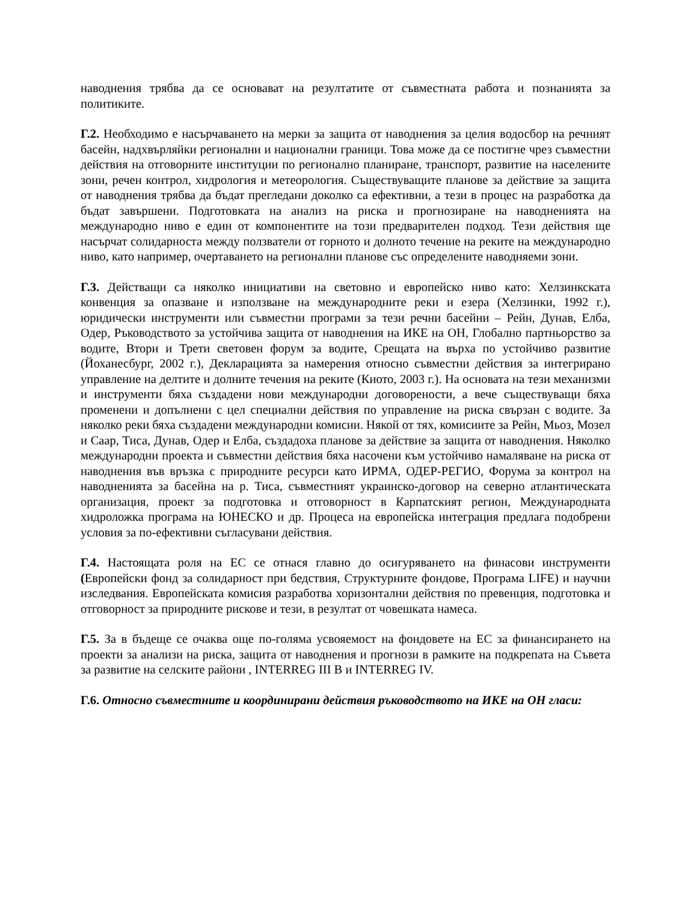наводнения трябва да се основават на резултатите от съвместната работа и познанията за политиките.
Г.2. Необходимо е насърчаването на мерки за защита от наводнения за целия водосбор на речният басейн, надхвърляйки регионални и национални граници. Това може да се постигне чрез съвместни действия на отговорните институции по регионално планиране, транспорт, развитие на населените зони, речен контрол, хидрология и метеорология. Съществуващите планове за действие за защита от наводнения трябва да бъдат прегледани доколко са ефективни, а тези в процес на разработка да бъдат завършени. Подготовката на анализ на риска и прогнозиране на наводненията на международно ниво е един от компонентите на този предварителен подход. Тези действия ще насърчат солидарноста между ползватели от горното и долното течение на реките на международно ниво, като например, очертаването на регионални планове със определените наводняеми зони.
Г.3. Действащи са няколко инициативи на световно и европейско ниво като: Хелзинкската конвенция за опазване и използване на международните реки и езера (Хелзинки, 1992 г.), юридически инструменти или съвместни програми за тези речни басейни – Рейн, Дунав, Елба, Одер, Ръководството за устойчива защита от наводнения на ИКЕ на ОН, Глобално партньорство за водите, Втори и Трети световен форум за водите, Срещата на върха по устойчиво развитие (Йоханесбург, 2002 г.), Декларацията за намерения относно съвместни действия за интегрирано управление на делтите и долните течения на реките (Киото, 2003 г.). На основата на тези механизми и инструменти бяха създадени нови международни договорености, а вече съществуващи бяха променени и допълнени с цел специални действия по управление на риска свързан с водите. За няколко реки бяха създадени международни комисии. Някой от тях, комисиите за Рейн, Мьоз, Мозел и Саар, Тиса, Дунав, Одер и Елба, създадоха планове за действие за защита от наводнения. Няколко международни проекта и съвместни действия бяха насочени към устойчиво намаляване на риска от наводнения във връзка с природните ресурси като ИРМА, ОДЕР-РЕГИО, Форума за контрол на наводненията за басейна на р. Тиса, съвместният украинско-договор на северно атлантическата организация, проект за подготовка и отговорност в Карпатският регион, Международната хидроложка програма на ЮНЕСКО и др. Процеса на европейска интеграция предлага подобрени условия за по-ефективни съгласувани действия.
Г.4. Настоящата роля на ЕС се отнася главно до осигуряването на финасови инструменти (Европейски фонд за солидарност при бедствия, Структурните фондове, Програма LIFE) и научни изследвания. Европейската комисия разработва хоризонтални действия по превенция, подготовка и отговорност за природните рискове и тези, в резултат от човешката намеса.
Г.5. За в бъдеще се очаква още по-голяма усвояемост на фондовете на ЕС за финансирането на проекти за анализи на риска, защита от наводнения и прогнози в рамките на подкрепата на Съвета за развитие на селските райони , INTERREG III B и INTERREG IV.
Г.6. Относно съвместните и координирани действия ръководството на ИКЕ на ОН гласи: